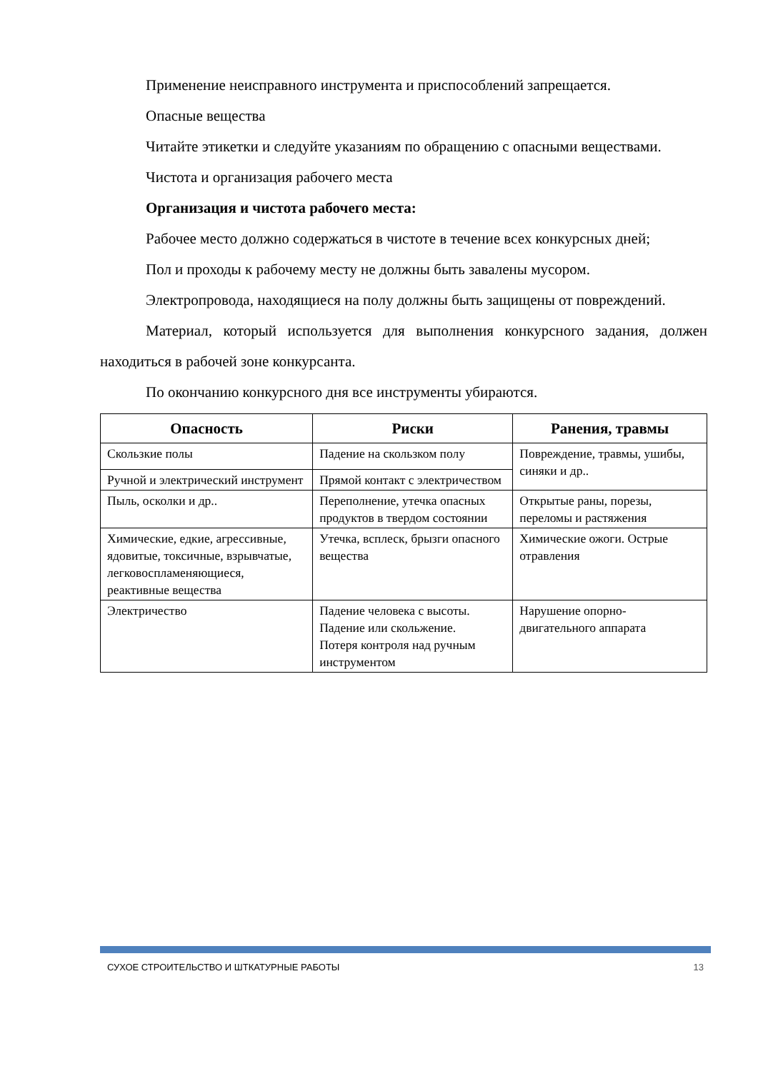Применение неисправного инструмента и приспособлений запрещается.
Опасные вещества
Читайте этикетки и следуйте указаниям по обращению с опасными веществами.
Чистота и организация рабочего места
Организация и чистота рабочего места:
Рабочее место должно содержаться в чистоте в течение всех конкурсных дней;
Пол и проходы к рабочему месту не должны быть завалены мусором.
Электропровода, находящиеся на полу должны быть защищены от повреждений.
Материал, который используется для выполнения конкурсного задания, должен находиться в рабочей зоне конкурсанта.
По окончанию конкурсного дня все инструменты убираются.
| Опасность | Риски | Ранения, травмы |
| --- | --- | --- |
| Скользкие полы | Падение на скользком полу | Повреждение, травмы, ушибы, синяки и др.. |
| Ручной и электрический инструмент | Прямой контакт с электричеством | |
| Пыль, осколки и др.. | Переполнение, утечка опасных продуктов в твердом состоянии | Открытые раны, порезы, переломы и растяжения |
| Химические, едкие, агрессивные, ядовитые, токсичные, взрывчатые, легковоспламеняющиеся, реактивные вещества | Утечка, всплеск, брызги опасного вещества | Химические ожоги. Острые отравления |
| Электричество | Падение человека с высоты. Падение или скольжение. Потеря контроля над ручным инструментом | Нарушение опорно-двигательного аппарата |
СУХОЕ СТРОИТЕЛЬСТВО И ШТКАТУРНЫЕ РАБОТЫ 13